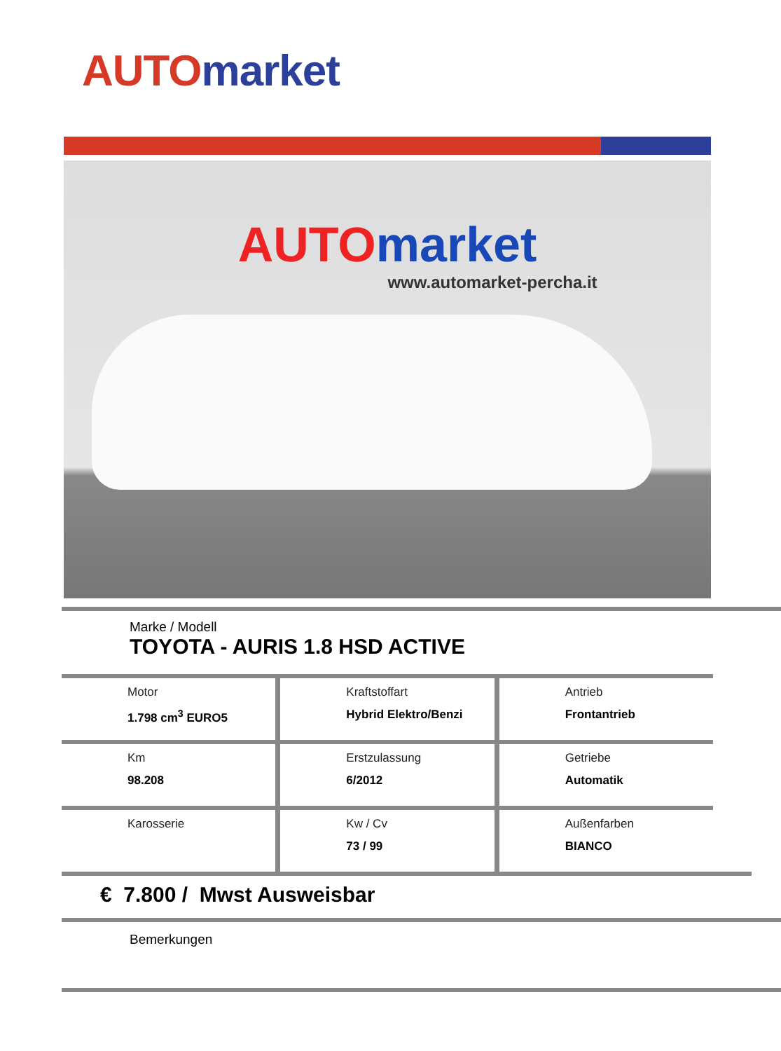AUTO market
AUTO market
www.automarket-percha.it
Marke / Modell
TOYOTA - AURIS 1.8 HSD ACTIVE
Motor
1.798 cm<sup>3</sup> EURO5
Kraftstoffart
Hybrid Elektro/Benzi
Antrieb
Frontantrieb
Km
98.208
Erstzulassung
6/2012
Getriebe
Automatik
Karosserie Kw / Cv
73 / 99
Außenfarben
BIANCO
€ 7.800 / Mwst Ausweisbar
Bemerkungen